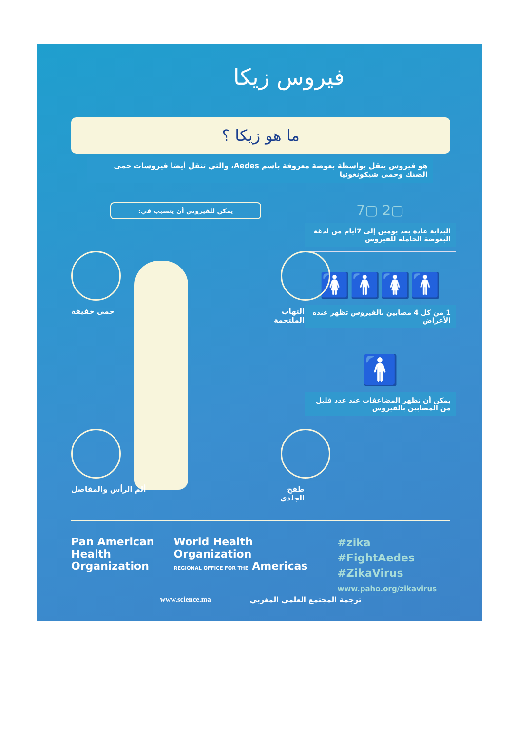فيروس زيكا
ما هو زيكا ؟
هو فيروس ينقل بواسطة بعوضة معروفة باسم Aedes، والتي تنقل أيضا فيروسات حمى الضنك وحمى شيكونغونيا
▢2 ▢7
البداية عادة بعد يومين إلى 7أيام من لدغة البعوضة الحاملة للفيروس
🚹🚺🚹🚺
1 من كل 4 مصابين بالفيروس تظهر عنده الأعراض
🚹
يمكن أن تظهر المضاعفات عند عدد قليل من المصابين بالفيروس
يمكن للفيروس أن يتسبب في:
حمى خفيفة التهاب الملتحمة
ألم الرأس والمفاصل طفح الجلدي
Pan American
Health
Organization
World Health
Organization
REGIONAL OFFICE FOR THE Americas
#zika
#FightAedes
#ZikaVirus
www.paho.org/zikavirus
www.science.ma ترجمة المجتمع العلمي المغربي